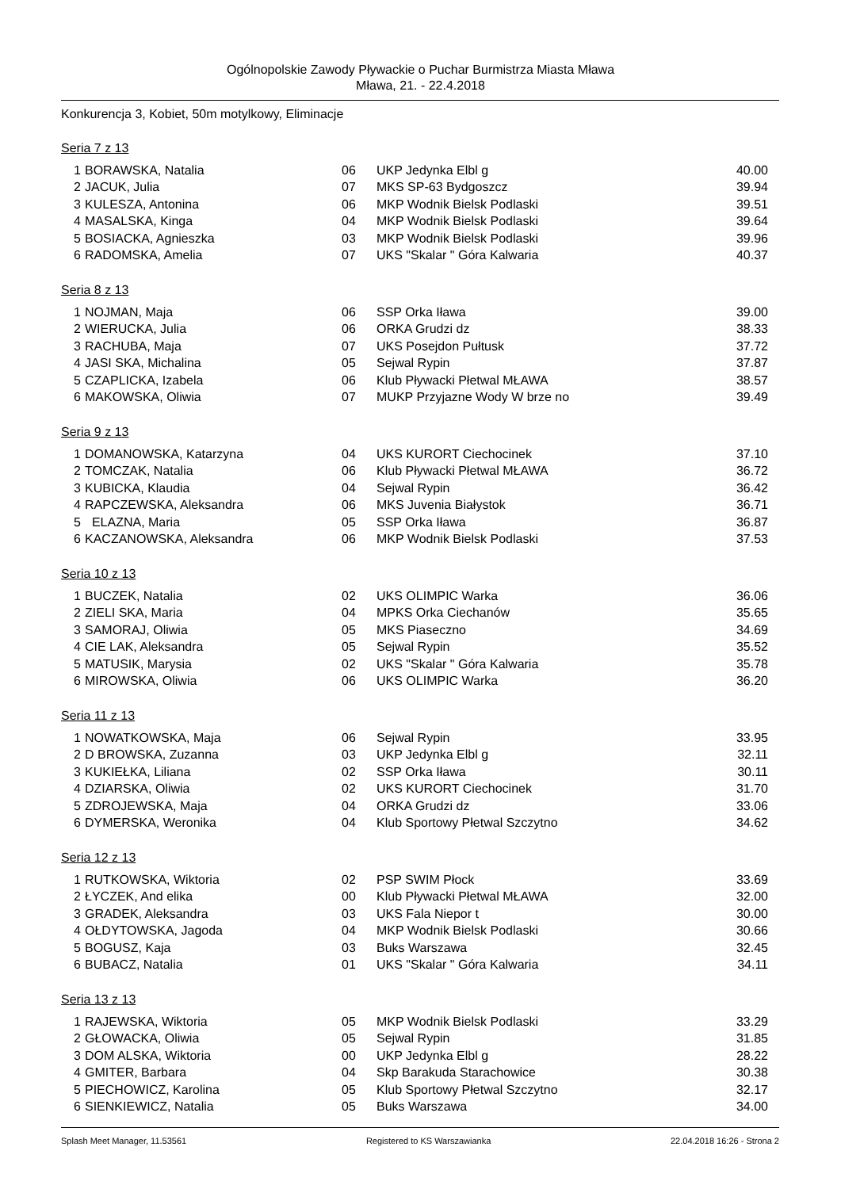Ogólnopolskie Zawody Pływackie o Puchar Burmistrza Miasta Mława
Mława, 21. - 22.4.2018
Konkurencja 3, Kobiet, 50m motylkowy, Eliminacje
Seria 7 z 13
| 1 | BORAWSKA, Natalia | 06 | UKP Jedynka Elbl g | 40.00 |
| 2 | JACUK, Julia | 07 | MKS SP-63 Bydgoszcz | 39.94 |
| 3 | KULESZA, Antonina | 06 | MKP Wodnik Bielsk Podlaski | 39.51 |
| 4 | MASALSKA, Kinga | 04 | MKP Wodnik Bielsk Podlaski | 39.64 |
| 5 | BOSIACKA, Agnieszka | 03 | MKP Wodnik Bielsk Podlaski | 39.96 |
| 6 | RADOMSKA, Amelia | 07 | UKS "Skalar " Góra Kalwaria | 40.37 |
Seria 8 z 13
| 1 | NOJMAN, Maja | 06 | SSP Orka Iława | 39.00 |
| 2 | WIERUCKA, Julia | 06 | ORKA Grudzi dz | 38.33 |
| 3 | RACHUBA, Maja | 07 | UKS Posejdon Pułtusk | 37.72 |
| 4 | JASI SKA, Michalina | 05 | Sejwal Rypin | 37.87 |
| 5 | CZAPLICKA, Izabela | 06 | Klub Pływacki Płetwal MŁAWA | 38.57 |
| 6 | MAKOWSKA, Oliwia | 07 | MUKP Przyjazne Wody W brze no | 39.49 |
Seria 9 z 13
| 1 | DOMANOWSKA, Katarzyna | 04 | UKS KURORT Ciechocinek | 37.10 |
| 2 | TOMCZAK, Natalia | 06 | Klub Pływacki Płetwal MŁAWA | 36.72 |
| 3 | KUBICKA, Klaudia | 04 | Sejwal Rypin | 36.42 |
| 4 | RAPCZEWSKA, Aleksandra | 06 | MKS Juvenia Białystok | 36.71 |
| 5 | ELAZNA, Maria | 05 | SSP Orka Iława | 36.87 |
| 6 | KACZANOWSKA, Aleksandra | 06 | MKP Wodnik Bielsk Podlaski | 37.53 |
Seria 10 z 13
| 1 | BUCZEK, Natalia | 02 | UKS OLIMPIC Warka | 36.06 |
| 2 | ZIELI SKA, Maria | 04 | MPKS Orka Ciechanów | 35.65 |
| 3 | SAMORAJ, Oliwia | 05 | MKS Piaseczno | 34.69 |
| 4 | CIE LAK, Aleksandra | 05 | Sejwal Rypin | 35.52 |
| 5 | MATUSIK, Marysia | 02 | UKS "Skalar " Góra Kalwaria | 35.78 |
| 6 | MIROWSKA, Oliwia | 06 | UKS OLIMPIC Warka | 36.20 |
Seria 11 z 13
| 1 | NOWATKOWSKA, Maja | 06 | Sejwal Rypin | 33.95 |
| 2 | D BROWSKA, Zuzanna | 03 | UKP Jedynka Elbl g | 32.11 |
| 3 | KUKIEŁKA, Liliana | 02 | SSP Orka Iława | 30.11 |
| 4 | DZIARSKA, Oliwia | 02 | UKS KURORT Ciechocinek | 31.70 |
| 5 | ZDROJEWSKA, Maja | 04 | ORKA Grudzi dz | 33.06 |
| 6 | DYMERSKA, Weronika | 04 | Klub Sportowy Płetwal Szczytno | 34.62 |
Seria 12 z 13
| 1 | RUTKOWSKA, Wiktoria | 02 | PSP SWIM Płock | 33.69 |
| 2 | ŁYCZEK, And elika | 00 | Klub Pływacki Płetwal MŁAWA | 32.00 |
| 3 | GRADEK, Aleksandra | 03 | UKS Fala Niepor t | 30.00 |
| 4 | OŁDYTOWSKA, Jagoda | 04 | MKP Wodnik Bielsk Podlaski | 30.66 |
| 5 | BOGUSZ, Kaja | 03 | Buks Warszawa | 32.45 |
| 6 | BUBACZ, Natalia | 01 | UKS "Skalar " Góra Kalwaria | 34.11 |
Seria 13 z 13
| 1 | RAJEWSKA, Wiktoria | 05 | MKP Wodnik Bielsk Podlaski | 33.29 |
| 2 | GŁOWACKA, Oliwia | 05 | Sejwal Rypin | 31.85 |
| 3 | DOM ALSKA, Wiktoria | 00 | UKP Jedynka Elbl g | 28.22 |
| 4 | GMITER, Barbara | 04 | Skp Barakuda Starachowice | 30.38 |
| 5 | PIECHOWICZ, Karolina | 05 | Klub Sportowy Płetwal Szczytno | 32.17 |
| 6 | SIENKIEWICZ, Natalia | 05 | Buks Warszawa | 34.00 |
Splash Meet Manager, 11.53561 Registered to KS Warszawianka 22.04.2018 16:26 - Strona 2